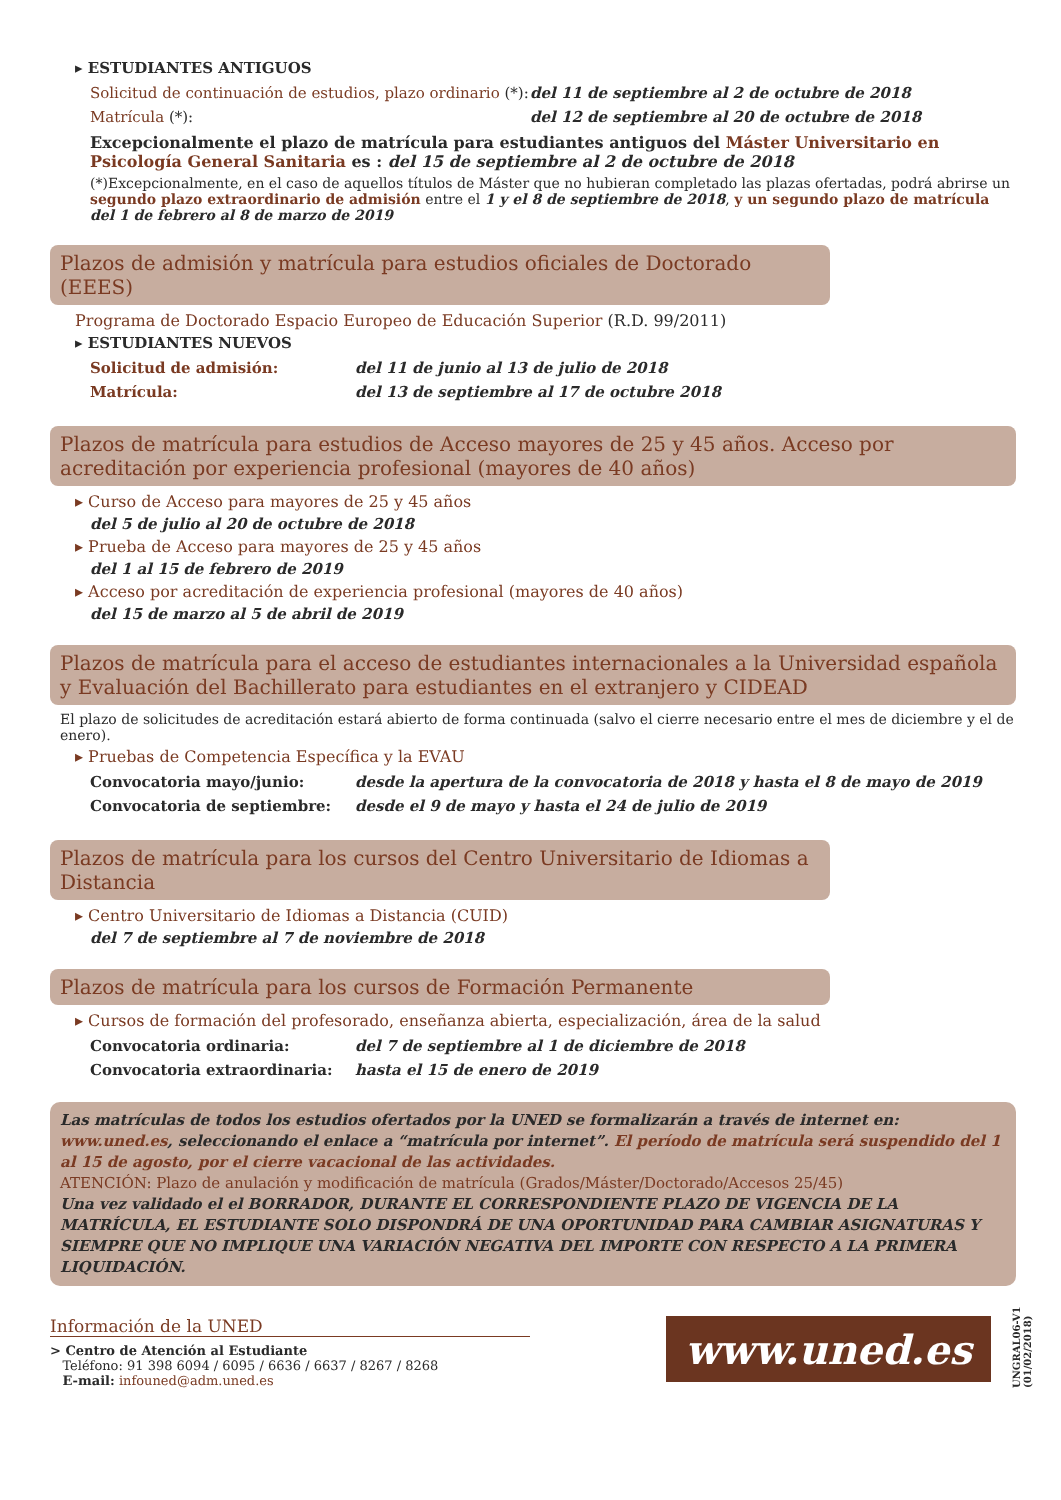▸ ESTUDIANTES ANTIGUOS
Solicitud de continuación de estudios, plazo ordinario (*): del 11 de septiembre al 2 de octubre de 2018
Matrícula (*): del 12 de septiembre al 20 de octubre de 2018
Excepcionalmente el plazo de matrícula para estudiantes antiguos del Máster Universitario en Psicología General Sanitaria es : del 15 de septiembre al 2 de octubre de 2018
(*)Excepcionalmente, en el caso de aquellos títulos de Máster que no hubieran completado las plazas ofertadas, podrá abrirse un segundo plazo extraordinario de admisión entre el 1 y el 8 de septiembre de 2018, y un segundo plazo de matrícula del 1 de febrero al 8 de marzo de 2019
Plazos de admisión y matrícula para estudios oficiales de Doctorado (EEES)
Programa de Doctorado Espacio Europeo de Educación Superior (R.D. 99/2011)
▸ ESTUDIANTES NUEVOS
Solicitud de admisión: del 11 de junio al 13 de julio de 2018
Matrícula: del 13 de septiembre al 17 de octubre 2018
Plazos de matrícula para estudios de Acceso mayores de 25 y 45 años. Acceso por acreditación por experiencia profesional (mayores de 40 años)
▸ Curso de Acceso para mayores de 25 y 45 años
del 5 de julio al 20 de octubre de 2018
▸ Prueba de Acceso para mayores de 25 y 45 años
del 1 al 15 de febrero de 2019
▸ Acceso por acreditación de experiencia profesional (mayores de 40 años)
del 15 de marzo al 5 de abril de 2019
Plazos de matrícula para el acceso de estudiantes internacionales a la Universidad española y Evaluación del Bachillerato para estudiantes en el extranjero y CIDEAD
El plazo de solicitudes de acreditación estará abierto de forma continuada (salvo el cierre necesario entre el mes de diciembre y el de enero).
▸ Pruebas de Competencia Específica y la EVAU
Convocatoria mayo/junio: desde la apertura de la convocatoria de 2018 y hasta el 8 de mayo de 2019
Convocatoria de septiembre: desde el 9 de mayo y hasta el 24 de julio de 2019
Plazos de matrícula para los cursos del Centro Universitario de Idiomas a Distancia
▸ Centro Universitario de Idiomas a Distancia (CUID)
del 7 de septiembre al 7 de noviembre de 2018
Plazos de matrícula para los cursos de Formación Permanente
▸ Cursos de formación del profesorado, enseñanza abierta, especialización, área de la salud
Convocatoria ordinaria: del 7 de septiembre al 1 de diciembre de 2018
Convocatoria extraordinaria: hasta el 15 de enero de 2019
Las matrículas de todos los estudios ofertados por la UNED se formalizarán a través de internet en: www.uned.es, seleccionando el enlace a “matrícula por internet”. El período de matrícula será suspendido del 1 al 15 de agosto, por el cierre vacacional de las actividades.
ATENCIÓN: Plazo de anulación y modificación de matrícula (Grados/Máster/Doctorado/Accesos 25/45)
Una vez validado el el BORRADOR, DURANTE EL CORRESPONDIENTE PLAZO DE VIGENCIA DE LA MATRÍCULA, EL ESTUDIANTE SOLO DISPONDRÁ DE UNA OPORTUNIDAD PARA CAMBIAR ASIGNATURAS Y SIEMPRE QUE NO IMPLIQUE UNA VARIACIÓN NEGATIVA DEL IMPORTE CON RESPECTO A LA PRIMERA LIQUIDACIÓN.
Información de la UNED
> Centro de Atención al Estudiante
Teléfono: 91 398 6094 / 6095 / 6636 / 6637 / 8267 / 8268
E-mail: infouned@adm.uned.es
www.uned.es
UNGRAL06-V1 (01/02/2018)